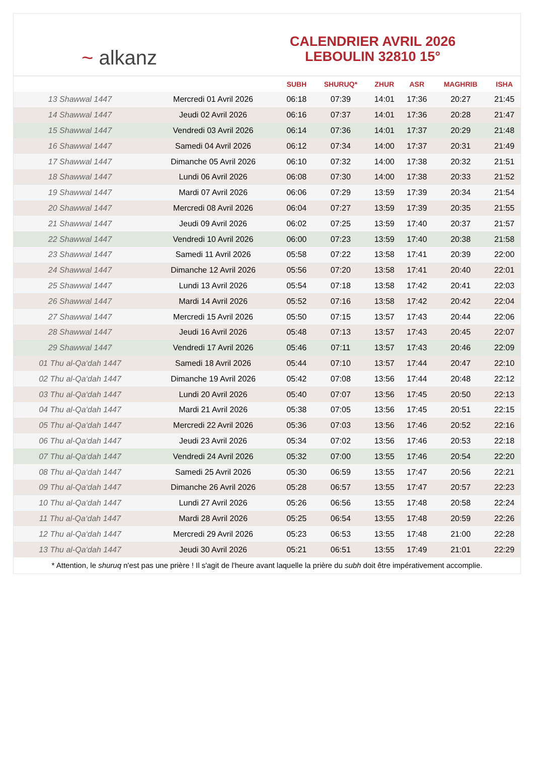~ alkanz
CALENDRIER AVRIL 2026
LEBOULIN 32810 15°
| | | SUBH | SHURUQ* | ZHUR | ASR | MAGHRIB | ISHA |
| --- | --- | --- | --- | --- | --- | --- | --- |
| 13 Shawwal 1447 | Mercredi 01 Avril 2026 | 06:18 | 07:39 | 14:01 | 17:36 | 20:27 | 21:45 |
| 14 Shawwal 1447 | Jeudi 02 Avril 2026 | 06:16 | 07:37 | 14:01 | 17:36 | 20:28 | 21:47 |
| 15 Shawwal 1447 | Vendredi 03 Avril 2026 | 06:14 | 07:36 | 14:01 | 17:37 | 20:29 | 21:48 |
| 16 Shawwal 1447 | Samedi 04 Avril 2026 | 06:12 | 07:34 | 14:00 | 17:37 | 20:31 | 21:49 |
| 17 Shawwal 1447 | Dimanche 05 Avril 2026 | 06:10 | 07:32 | 14:00 | 17:38 | 20:32 | 21:51 |
| 18 Shawwal 1447 | Lundi 06 Avril 2026 | 06:08 | 07:30 | 14:00 | 17:38 | 20:33 | 21:52 |
| 19 Shawwal 1447 | Mardi 07 Avril 2026 | 06:06 | 07:29 | 13:59 | 17:39 | 20:34 | 21:54 |
| 20 Shawwal 1447 | Mercredi 08 Avril 2026 | 06:04 | 07:27 | 13:59 | 17:39 | 20:35 | 21:55 |
| 21 Shawwal 1447 | Jeudi 09 Avril 2026 | 06:02 | 07:25 | 13:59 | 17:40 | 20:37 | 21:57 |
| 22 Shawwal 1447 | Vendredi 10 Avril 2026 | 06:00 | 07:23 | 13:59 | 17:40 | 20:38 | 21:58 |
| 23 Shawwal 1447 | Samedi 11 Avril 2026 | 05:58 | 07:22 | 13:58 | 17:41 | 20:39 | 22:00 |
| 24 Shawwal 1447 | Dimanche 12 Avril 2026 | 05:56 | 07:20 | 13:58 | 17:41 | 20:40 | 22:01 |
| 25 Shawwal 1447 | Lundi 13 Avril 2026 | 05:54 | 07:18 | 13:58 | 17:42 | 20:41 | 22:03 |
| 26 Shawwal 1447 | Mardi 14 Avril 2026 | 05:52 | 07:16 | 13:58 | 17:42 | 20:42 | 22:04 |
| 27 Shawwal 1447 | Mercredi 15 Avril 2026 | 05:50 | 07:15 | 13:57 | 17:43 | 20:44 | 22:06 |
| 28 Shawwal 1447 | Jeudi 16 Avril 2026 | 05:48 | 07:13 | 13:57 | 17:43 | 20:45 | 22:07 |
| 29 Shawwal 1447 | Vendredi 17 Avril 2026 | 05:46 | 07:11 | 13:57 | 17:43 | 20:46 | 22:09 |
| 01 Thu al-Qa‘dah 1447 | Samedi 18 Avril 2026 | 05:44 | 07:10 | 13:57 | 17:44 | 20:47 | 22:10 |
| 02 Thu al-Qa‘dah 1447 | Dimanche 19 Avril 2026 | 05:42 | 07:08 | 13:56 | 17:44 | 20:48 | 22:12 |
| 03 Thu al-Qa‘dah 1447 | Lundi 20 Avril 2026 | 05:40 | 07:07 | 13:56 | 17:45 | 20:50 | 22:13 |
| 04 Thu al-Qa‘dah 1447 | Mardi 21 Avril 2026 | 05:38 | 07:05 | 13:56 | 17:45 | 20:51 | 22:15 |
| 05 Thu al-Qa‘dah 1447 | Mercredi 22 Avril 2026 | 05:36 | 07:03 | 13:56 | 17:46 | 20:52 | 22:16 |
| 06 Thu al-Qa‘dah 1447 | Jeudi 23 Avril 2026 | 05:34 | 07:02 | 13:56 | 17:46 | 20:53 | 22:18 |
| 07 Thu al-Qa‘dah 1447 | Vendredi 24 Avril 2026 | 05:32 | 07:00 | 13:55 | 17:46 | 20:54 | 22:20 |
| 08 Thu al-Qa‘dah 1447 | Samedi 25 Avril 2026 | 05:30 | 06:59 | 13:55 | 17:47 | 20:56 | 22:21 |
| 09 Thu al-Qa‘dah 1447 | Dimanche 26 Avril 2026 | 05:28 | 06:57 | 13:55 | 17:47 | 20:57 | 22:23 |
| 10 Thu al-Qa‘dah 1447 | Lundi 27 Avril 2026 | 05:26 | 06:56 | 13:55 | 17:48 | 20:58 | 22:24 |
| 11 Thu al-Qa‘dah 1447 | Mardi 28 Avril 2026 | 05:25 | 06:54 | 13:55 | 17:48 | 20:59 | 22:26 |
| 12 Thu al-Qa‘dah 1447 | Mercredi 29 Avril 2026 | 05:23 | 06:53 | 13:55 | 17:48 | 21:00 | 22:28 |
| 13 Thu al-Qa‘dah 1447 | Jeudi 30 Avril 2026 | 05:21 | 06:51 | 13:55 | 17:49 | 21:01 | 22:29 |
* Attention, le shuruq n'est pas une prière ! Il s'agit de l'heure avant laquelle la prière du subh doit être impérativement accomplie.